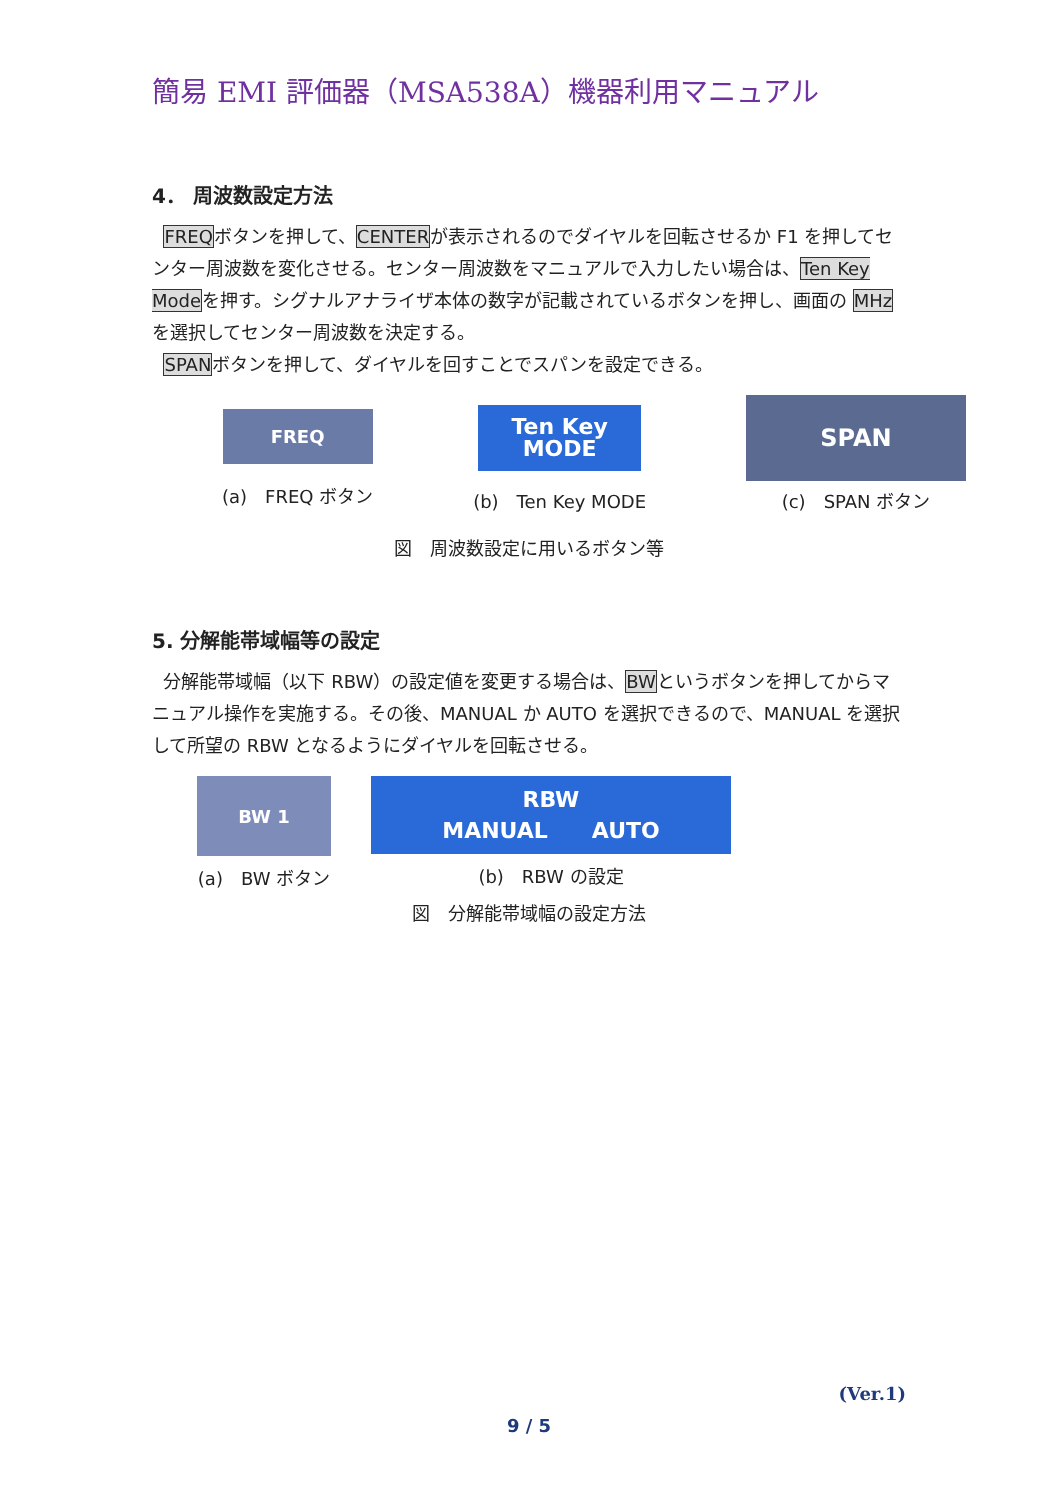簡易 EMI 評価器（MSA538A）機器利用マニュアル
4． 周波数設定方法
FREQボタンを押して、CENTERが表示されるのでダイヤルを回転させるか F1 を押してセンター周波数を変化させる。センター周波数をマニュアルで入力したい場合は、Ten Key Modeを押す。シグナルアナライザ本体の数字が記載されているボタンを押し、画面の MHzを選択してセンター周波数を決定する。
SPANボタンを押して、ダイヤルを回すことでスパンを設定できる。
FREQ
(a)　FREQ ボタン
Ten Key
MODE
(b)　Ten Key MODE
SPAN
(c)　SPAN ボタン
図　周波数設定に用いるボタン等
5. 分解能帯域幅等の設定
分解能帯域幅（以下 RBW）の設定値を変更する場合は、BWというボタンを押してからマニュアル操作を実施する。その後、MANUAL か AUTO を選択できるので、MANUAL を選択して所望の RBW となるようにダイヤルを回転させる。
BW 1
(a)　BW ボタン
RBW
MANUAL　　AUTO
(b)　RBW の設定
図　分解能帯域幅の設定方法
(Ver.1)
9 / 5